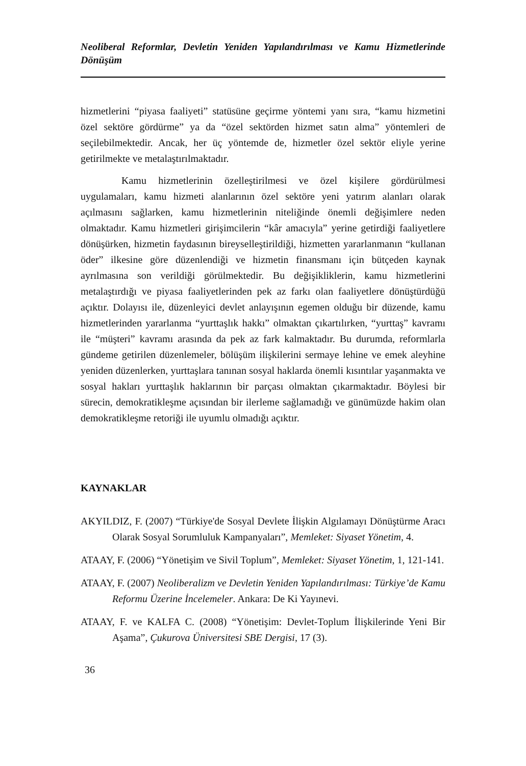Neoliberal Reformlar, Devletin Yeniden Yapılandırılması ve Kamu Hizmetlerinde Dönüşüm
hizmetlerini “piyasa faaliyeti” statüsüne geçirme yöntemi yanı sıra, “kamu hizmetini özel sektöre gördürme” ya da “özel sektörden hizmet satın alma” yöntemleri de seçilebilmektedir. Ancak, her üç yöntemde de, hizmetler özel sektör eliyle yerine getirilmekte ve metalaştırılmaktadır.
Kamu hizmetlerinin özelleştirilmesi ve özel kişilere gördürülmesi uygulamaları, kamu hizmeti alanlarının özel sektöre yeni yatırım alanları olarak açılmasını sağlarken, kamu hizmetlerinin niteliğinde önemli değişimlere neden olmaktadır. Kamu hizmetleri girişimcilerin “kâr amacıyla” yerine getirdiği faaliyetlere dönüşürken, hizmetin faydasının bireyselleştirildiği, hizmetten yararlanmanın “kullanan öder” ilkesine göre düzenlendiği ve hizmetin finansmanı için bütçeden kaynak ayrılmasına son verildiği görülmektedir. Bu değişikliklerin, kamu hizmetlerini metalaştırdığı ve piyasa faaliyetlerinden pek az farkı olan faaliyetlere dönüştürdüğü açıktır. Dolayısı ile, düzenleyici devlet anlayışının egemen olduğu bir düzende, kamu hizmetlerinden yararlanma “yurttaşlık hakkı” olmaktan çıkartılırken, “yurttaş” kavramı ile “müşteri” kavramı arasında da pek az fark kalmaktadır. Bu durumda, reformlarla gündeme getirilen düzenlemeler, bölüşüm ilişkilerini sermaye lehine ve emek aleyhine yeniden düzenlerken, yurttaşlara tanınan sosyal haklarda önemli kısıntılar yaşanmakta ve sosyal hakları yurttaşlık haklarının bir parçası olmaktan çıkarmaktadır. Böylesi bir sürecin, demokratikleşme açısından bir ilerleme sağlamadığı ve günümüzde hakim olan demokratikleşme retoriği ile uyumlu olmadığı açıktır.
KAYNAKLAR
AKYILDIZ, F. (2007) “Türkiye'de Sosyal Devlete İlişkin Algılamayı Dönüştürme Aracı Olarak Sosyal Sorumluluk Kampanyaları”, Memleket: Siyaset Yönetim, 4.
ATAAY, F. (2006) “Yönetişim ve Sivil Toplum”, Memleket: Siyaset Yönetim, 1, 121-141.
ATAAY, F. (2007) Neoliberalizm ve Devletin Yeniden Yapılandırılması: Türkiye’de Kamu Reformu Üzerine İncelemeler. Ankara: De Ki Yayınevi.
ATAAY, F. ve KALFA C. (2008) “Yönetişim: Devlet-Toplum İlişkilerinde Yeni Bir Aşama”, Çukurova Üniversitesi SBE Dergisi, 17 (3).
36